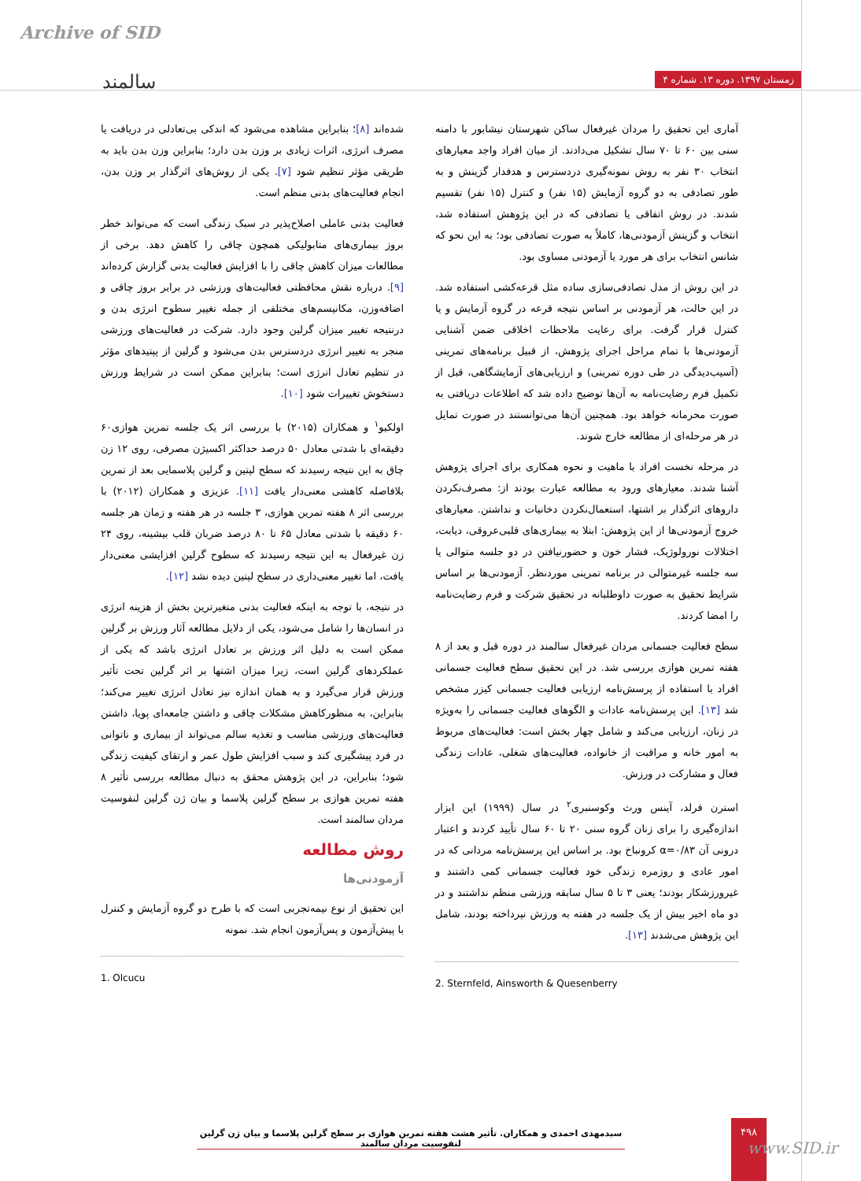Archive of SID
سالمند زمستان ۱۳۹۷. دوره ۱۳. شماره ۴
شده‌اند [۸]؛ بنابراین مشاهده می‌شود که اندکی بی‌تعادلی در دریافت یا مصرف انرژی، اثرات زیادی بر وزن بدن دارد؛ بنابراین وزن بدن باید به طریقی مؤثر تنظیم شود [۷]. یکی از روش‌های اثرگذار بر وزن بدن، انجام فعالیت‌های بدنی منظم است.
فعالیت بدنی عاملی اصلاح‌پذیر در سبک زندگی است که می‌تواند خطر بروز بیماری‌های متابولیکی همچون چاقی را کاهش دهد. برخی از مطالعات میزان کاهش چاقی را با افزایش فعالیت بدنی گزارش کرده‌اند [۹]. درباره نقش محافظتی فعالیت‌های ورزشی در برابر بروز چاقی و اضافه‌وزن، مکانیسم‌های مختلفی از جمله تغییر سطوح انرژی بدن و درنتیجه تغییر میزان گرلین وجود دارد. شرکت در فعالیت‌های ورزشی منجر به تغییر انرژی دردسترس بدن می‌شود و گرلین از پپتیدهای مؤثر در تنظیم تعادل انرژی است؛ بنابراین ممکن است در شرایط ورزش دستخوش تغییرات شود [۱۰].
اولکیو<sup>۱</sup> و همکاران (۲۰۱۵) با بررسی اثر یک جلسه تمرین هوازی۶۰ دقیقه‌ای با شدتی معادل ۵۰ درصد حداکثر اکسیژن مصرفی، روی ۱۲ زن چاق به این نتیجه رسیدند که سطح لپتین و گرلین پلاسمایی بعد از تمرین بلافاصله کاهشی معنی‌دار یافت [۱۱]. عزیزی و همکاران (۲۰۱۲) با بررسی اثر ۸ هفته تمرین هوازی، ۳ جلسه در هر هفته و زمان هر جلسه ۶۰ دقیقه با شدتی معادل ۶۵ تا ۸۰ درصد ضربان قلب بیشینه، روی ۲۴ زن غیرفعال به این نتیجه رسیدند که سطوح گرلین افزایشی معنی‌دار یافت، اما تغییر معنی‌داری در سطح لپتین دیده نشد [۱۲].
در نتیجه، با توجه به اینکه فعالیت بدنی متغیرترین بخش از هزینه انرژی در انسان‌ها را شامل می‌شود، یکی از دلایل مطالعه آثار ورزش بر گرلین ممکن است به دلیل اثر ورزش بر تعادل انرژی باشد که یکی از عملکردهای گرلین است، زیرا میزان اشتها بر اثر گرلین تحت تأثیر ورزش قرار می‌گیرد و به همان اندازه نیز تعادل انرژی تغییر می‌کند؛ بنابراین، به منظورکاهش مشکلات چاقی و داشتن جامعه‌ای پویا، داشتن فعالیت‌های ورزشی مناسب و تغذیه سالم می‌تواند از بیماری و ناتوانی در فرد پیشگیری کند و سبب افزایش طول عمر و ارتقای کیفیت زندگی شود؛ بنابراین، در این پژوهش محقق به دنبال مطالعه بررسی تأثیر ۸ هفته تمرین هوازی بر سطح گرلین پلاسما و بیان ژن گرلین لنفوسیت مردان سالمند است.
روش مطالعه
آزمودنی‌ها
این تحقیق از نوع نیمه‌تجربی است که با طرح دو گروه آزمایش و کنترل با پیش‌آزمون و پس‌آزمون انجام شد. نمونه
1. Olcucu
آماری این تحقیق را مردان غیرفعال ساکن شهرستان نیشابور با دامنه سنی بین ۶۰ تا ۷۰ سال تشکیل می‌دادند. از میان افراد واجد معیارهای انتخاب ۳۰ نفر به روش نمونه‌گیری دردسترس و هدفدار گزینش و به طور تصادفی به دو گروه آزمایش (۱۵ نفر) و کنترل (۱۵ نفر) تقسیم شدند. در روش اتفاقی یا تصادفی که در این پژوهش استفاده شد، انتخاب و گزینش آزمودنی‌ها، کاملاً به صورت تصادفی بود؛ به این نحو که شانس انتخاب برای هر مورد یا آزمودنی مساوی بود.
در این روش از مدل تصادفی‌سازی ساده مثل قرعه‌کشی استفاده شد. در این حالت، هر آزمودنی بر اساس نتیجه قرعه در گروه آزمایش و یا کنترل قرار گرفت. برای رعایت ملاحظات اخلاقی ضمن آشنایی آزمودنی‌ها با تمام مراحل اجرای پژوهش، از قبیل برنامه‌های تمرینی (آسیب‌دیدگی در طی دوره تمرینی) و ارزیابی‌های آزمایشگاهی، قبل از تکمیل فرم رضایت‌نامه به آن‌ها توضیح داده شد که اطلاعات دریافتی به صورت محرمانه خواهد بود. همچنین آن‌ها می‌توانستند در صورت تمایل در هر مرحله‌ای از مطالعه خارج شوند.
در مرحله نخست افراد با ماهیت و نحوه همکاری برای اجرای پژوهش آشنا شدند. معیارهای ورود به مطالعه عبارت بودند از: مصرف‌نکردن داروهای اثرگذار بر اشتها، استعمال‌نکردن دخانیات و نداشتن. معیارهای خروج آزمودنی‌ها از این پژوهش: ابتلا به بیماری‌های قلبی‌عروقی، دیابت، اختلالات نورولوژیک، فشار خون و حضورنیافتن در دو جلسه متوالی یا سه جلسه غیرمتوالی در برنامه تمرینی موردنظر. آزمودنی‌ها بر اساس شرایط تحقیق به صورت داوطلبانه در تحقیق شرکت و فرم رضایت‌نامه را امضا کردند.
سطح فعالیت جسمانی مردان غیرفعال سالمند در دوره قبل و بعد از ۸ هفته تمرین هوازی بررسی شد. در این تحقیق سطح فعالیت جسمانی افراد با استفاده از پرسش‌نامه ارزیابی فعالیت جسمانی کیزر مشخص شد [۱۳]. این پرسش‌نامه عادات و الگوهای فعالیت جسمانی را به‌ویژه در زنان، ارزیابی می‌کند و شامل چهار بخش است: فعالیت‌های مربوط به امور خانه و مراقبت از خانواده، فعالیت‌های شغلی، عادات زندگی فعال و مشارکت در ورزش.
استرن فرلد، آینس ورث وکوسنبری<sup>۲</sup> در سال (۱۹۹۹) این ابزار اندازه‌گیری را برای زنان گروه سنی ۲۰ تا ۶۰ سال تأیید کردند و اعتبار درونی آن α=۰/۸۳ کرونباخ بود. بر اساس این پرسش‌نامه مردانی که در امور عادی و روزمره زندگی خود فعالیت جسمانی کمی داشتند و غیرورزشکار بودند؛ یعنی ۳ تا ۵ سال سابقه ورزشی منظم نداشتند و در دو ماه اخیر بیش از یک جلسه در هفته به ورزش نپرداخته بودند، شامل این پژوهش می‌شدند [۱۳].
2. Sternfeld, Ainsworth & Quesenberry
سیدمهدی احمدی و همکاران. تأثیر هشت هفته تمرین هوازی بر سطح گرلین پلاسما و بیان ژن گرلین لنفوسیت مردان سالمند
۴۹۸
www.SID.ir